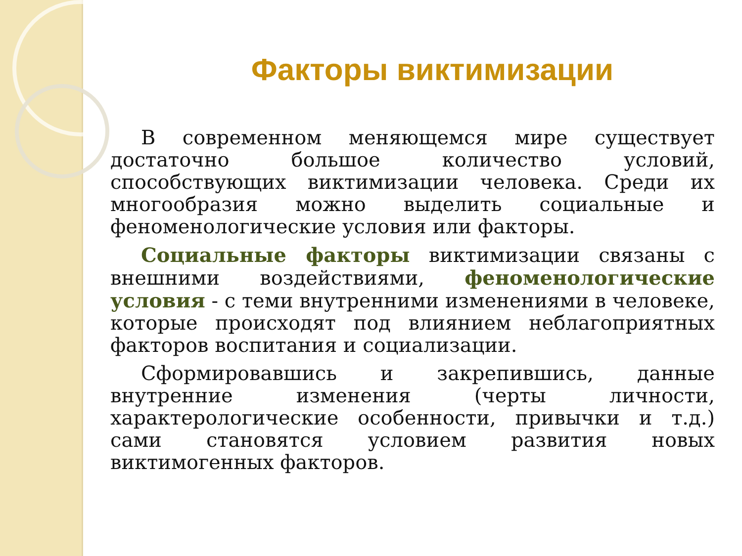Факторы виктимизации
В современном меняющемся мире существует достаточно большое количество условий, способствующих виктимизации человека. Среди их многообразия можно выделить социальные и феноменологические условия или факторы.
Социальные факторы виктимизации связаны с внешними воздействиями, феноменологические условия - с теми внутренними изменениями в человеке, которые происходят под влиянием неблагоприятных факторов воспитания и социализации.
Сформировавшись и закрепившись, данные внутренние изменения (черты личности, характерологические особенности, привычки и т.д.) сами становятся условием развития новых виктимогенных факторов.